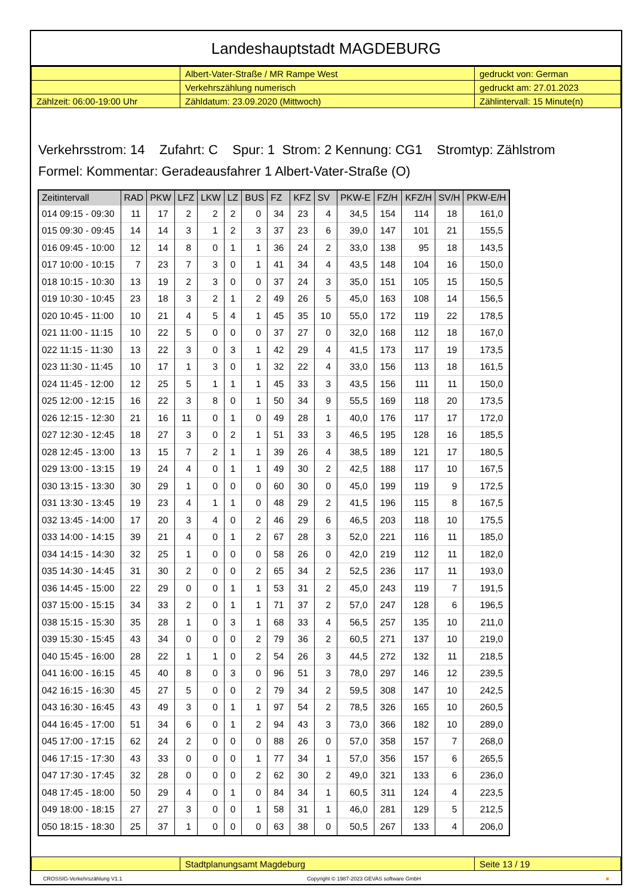Landeshauptstadt MAGDEBURG
| | Albert-Vater-Straße / MR Rampe West | gedruckt von: German |
| | Verkehrszählung numerisch | gedruckt am: 27.01.2023 |
| Zählzeit: 06:00-19:00 Uhr | Zähldatum: 23.09.2020 (Mittwoch) | Zählintervall: 15 Minute(n) |
Verkehrsstrom: 14 Zufahrt: C Spur: 1 Strom: 2 Kennung: CG1 Stromtyp: Zählstrom
Formel: Kommentar: Geradeausfahrer 1 Albert-Vater-Straße (O)
| Zeitintervall | RAD | PKW | LFZ | LKW | LZ | BUS | FZ | KFZ | SV | PKW-E | FZ/H | KFZ/H | SV/H | PKW-E/H |
| --- | --- | --- | --- | --- | --- | --- | --- | --- | --- | --- | --- | --- | --- | --- |
| 014 09:15 - 09:30 | 11 | 17 | 2 | 2 | 2 | 0 | 34 | 23 | 4 | 34,5 | 154 | 114 | 18 | 161,0 |
| 015 09:30 - 09:45 | 14 | 14 | 3 | 1 | 2 | 3 | 37 | 23 | 6 | 39,0 | 147 | 101 | 21 | 155,5 |
| 016 09:45 - 10:00 | 12 | 14 | 8 | 0 | 1 | 1 | 36 | 24 | 2 | 33,0 | 138 | 95 | 18 | 143,5 |
| 017 10:00 - 10:15 | 7 | 23 | 7 | 3 | 0 | 1 | 41 | 34 | 4 | 43,5 | 148 | 104 | 16 | 150,0 |
| 018 10:15 - 10:30 | 13 | 19 | 2 | 3 | 0 | 0 | 37 | 24 | 3 | 35,0 | 151 | 105 | 15 | 150,5 |
| 019 10:30 - 10:45 | 23 | 18 | 3 | 2 | 1 | 2 | 49 | 26 | 5 | 45,0 | 163 | 108 | 14 | 156,5 |
| 020 10:45 - 11:00 | 10 | 21 | 4 | 5 | 4 | 1 | 45 | 35 | 10 | 55,0 | 172 | 119 | 22 | 178,5 |
| 021 11:00 - 11:15 | 10 | 22 | 5 | 0 | 0 | 0 | 37 | 27 | 0 | 32,0 | 168 | 112 | 18 | 167,0 |
| 022 11:15 - 11:30 | 13 | 22 | 3 | 0 | 3 | 1 | 42 | 29 | 4 | 41,5 | 173 | 117 | 19 | 173,5 |
| 023 11:30 - 11:45 | 10 | 17 | 1 | 3 | 0 | 1 | 32 | 22 | 4 | 33,0 | 156 | 113 | 18 | 161,5 |
| 024 11:45 - 12:00 | 12 | 25 | 5 | 1 | 1 | 1 | 45 | 33 | 3 | 43,5 | 156 | 111 | 11 | 150,0 |
| 025 12:00 - 12:15 | 16 | 22 | 3 | 8 | 0 | 1 | 50 | 34 | 9 | 55,5 | 169 | 118 | 20 | 173,5 |
| 026 12:15 - 12:30 | 21 | 16 | 11 | 0 | 1 | 0 | 49 | 28 | 1 | 40,0 | 176 | 117 | 17 | 172,0 |
| 027 12:30 - 12:45 | 18 | 27 | 3 | 0 | 2 | 1 | 51 | 33 | 3 | 46,5 | 195 | 128 | 16 | 185,5 |
| 028 12:45 - 13:00 | 13 | 15 | 7 | 2 | 1 | 1 | 39 | 26 | 4 | 38,5 | 189 | 121 | 17 | 180,5 |
| 029 13:00 - 13:15 | 19 | 24 | 4 | 0 | 1 | 1 | 49 | 30 | 2 | 42,5 | 188 | 117 | 10 | 167,5 |
| 030 13:15 - 13:30 | 30 | 29 | 1 | 0 | 0 | 0 | 60 | 30 | 0 | 45,0 | 199 | 119 | 9 | 172,5 |
| 031 13:30 - 13:45 | 19 | 23 | 4 | 1 | 1 | 0 | 48 | 29 | 2 | 41,5 | 196 | 115 | 8 | 167,5 |
| 032 13:45 - 14:00 | 17 | 20 | 3 | 4 | 0 | 2 | 46 | 29 | 6 | 46,5 | 203 | 118 | 10 | 175,5 |
| 033 14:00 - 14:15 | 39 | 21 | 4 | 0 | 1 | 2 | 67 | 28 | 3 | 52,0 | 221 | 116 | 11 | 185,0 |
| 034 14:15 - 14:30 | 32 | 25 | 1 | 0 | 0 | 0 | 58 | 26 | 0 | 42,0 | 219 | 112 | 11 | 182,0 |
| 035 14:30 - 14:45 | 31 | 30 | 2 | 0 | 0 | 2 | 65 | 34 | 2 | 52,5 | 236 | 117 | 11 | 193,0 |
| 036 14:45 - 15:00 | 22 | 29 | 0 | 0 | 1 | 1 | 53 | 31 | 2 | 45,0 | 243 | 119 | 7 | 191,5 |
| 037 15:00 - 15:15 | 34 | 33 | 2 | 0 | 1 | 1 | 71 | 37 | 2 | 57,0 | 247 | 128 | 6 | 196,5 |
| 038 15:15 - 15:30 | 35 | 28 | 1 | 0 | 3 | 1 | 68 | 33 | 4 | 56,5 | 257 | 135 | 10 | 211,0 |
| 039 15:30 - 15:45 | 43 | 34 | 0 | 0 | 0 | 2 | 79 | 36 | 2 | 60,5 | 271 | 137 | 10 | 219,0 |
| 040 15:45 - 16:00 | 28 | 22 | 1 | 1 | 0 | 2 | 54 | 26 | 3 | 44,5 | 272 | 132 | 11 | 218,5 |
| 041 16:00 - 16:15 | 45 | 40 | 8 | 0 | 3 | 0 | 96 | 51 | 3 | 78,0 | 297 | 146 | 12 | 239,5 |
| 042 16:15 - 16:30 | 45 | 27 | 5 | 0 | 0 | 2 | 79 | 34 | 2 | 59,5 | 308 | 147 | 10 | 242,5 |
| 043 16:30 - 16:45 | 43 | 49 | 3 | 0 | 1 | 1 | 97 | 54 | 2 | 78,5 | 326 | 165 | 10 | 260,5 |
| 044 16:45 - 17:00 | 51 | 34 | 6 | 0 | 1 | 2 | 94 | 43 | 3 | 73,0 | 366 | 182 | 10 | 289,0 |
| 045 17:00 - 17:15 | 62 | 24 | 2 | 0 | 0 | 0 | 88 | 26 | 0 | 57,0 | 358 | 157 | 7 | 268,0 |
| 046 17:15 - 17:30 | 43 | 33 | 0 | 0 | 0 | 1 | 77 | 34 | 1 | 57,0 | 356 | 157 | 6 | 265,5 |
| 047 17:30 - 17:45 | 32 | 28 | 0 | 0 | 0 | 2 | 62 | 30 | 2 | 49,0 | 321 | 133 | 6 | 236,0 |
| 048 17:45 - 18:00 | 50 | 29 | 4 | 0 | 1 | 0 | 84 | 34 | 1 | 60,5 | 311 | 124 | 4 | 223,5 |
| 049 18:00 - 18:15 | 27 | 27 | 3 | 0 | 0 | 1 | 58 | 31 | 1 | 46,0 | 281 | 129 | 5 | 212,5 |
| 050 18:15 - 18:30 | 25 | 37 | 1 | 0 | 0 | 0 | 63 | 38 | 0 | 50,5 | 267 | 133 | 4 | 206,0 |
| | Stadtplanungsamt Magdeburg | Seite 13 / 19 |
CROSSIG-Verkehrszählung V1.1 Copyright © 1987-2023 GEVAS software GmbH ■